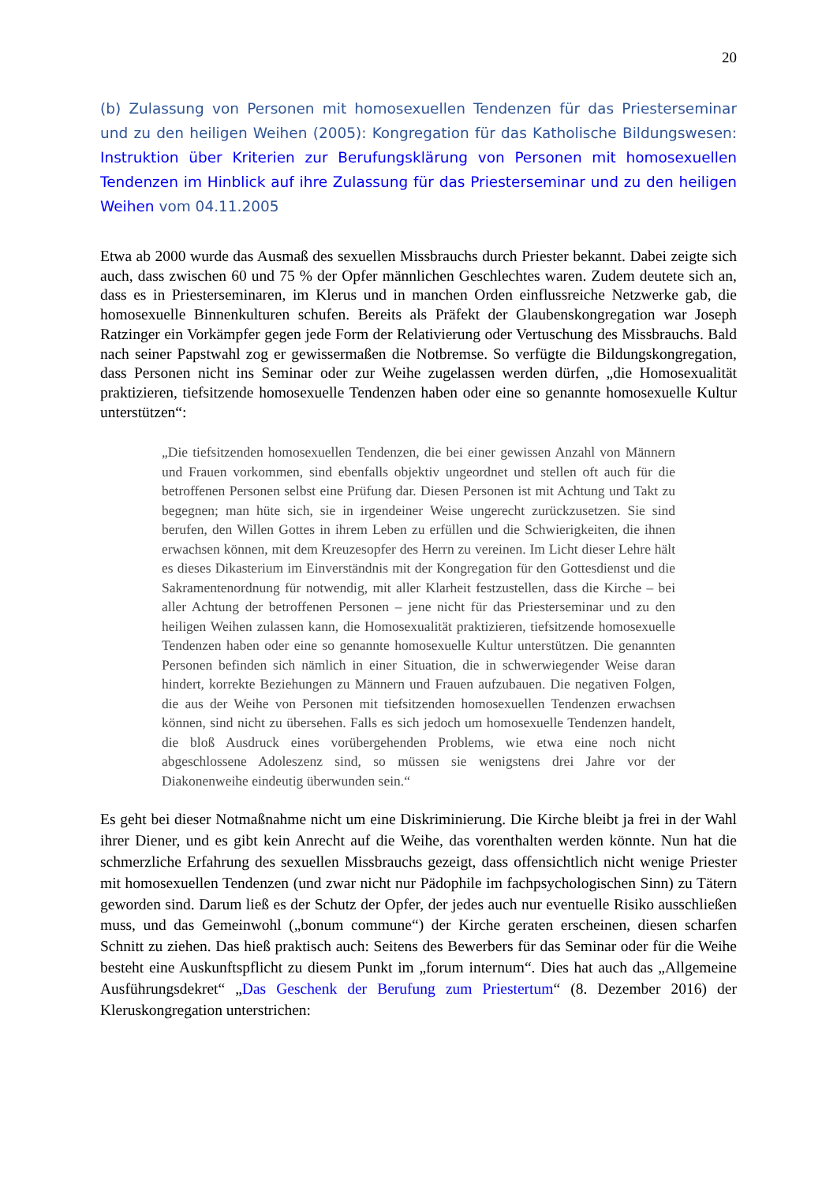20
(b) Zulassung von Personen mit homosexuellen Tendenzen für das Priesterseminar und zu den heiligen Weihen (2005): Kongregation für das Katholische Bildungswesen: Instruktion über Kriterien zur Berufungsklärung von Personen mit homosexuellen Tendenzen im Hinblick auf ihre Zulassung für das Priesterseminar und zu den heiligen Weihen vom 04.11.2005
Etwa ab 2000 wurde das Ausmaß des sexuellen Missbrauchs durch Priester bekannt. Dabei zeigte sich auch, dass zwischen 60 und 75 % der Opfer männlichen Geschlechtes waren. Zudem deutete sich an, dass es in Priesterseminaren, im Klerus und in manchen Orden einflussreiche Netzwerke gab, die homosexuelle Binnenkulturen schufen. Bereits als Präfekt der Glaubenskongregation war Joseph Ratzinger ein Vorkämpfer gegen jede Form der Relativierung oder Vertuschung des Missbrauchs. Bald nach seiner Papstwahl zog er gewissermaßen die Notbremse. So verfügte die Bildungskongregation, dass Personen nicht ins Seminar oder zur Weihe zugelassen werden dürfen, „die Homosexualität praktizieren, tiefsitzende homosexuelle Tendenzen haben oder eine so genannte homosexuelle Kultur unterstützen“:
„Die tiefsitzenden homosexuellen Tendenzen, die bei einer gewissen Anzahl von Männern und Frauen vorkommen, sind ebenfalls objektiv ungeordnet und stellen oft auch für die betroffenen Personen selbst eine Prüfung dar. Diesen Personen ist mit Achtung und Takt zu begegnen; man hüte sich, sie in irgendeiner Weise ungerecht zurückzusetzen. Sie sind berufen, den Willen Gottes in ihrem Leben zu erfüllen und die Schwierigkeiten, die ihnen erwachsen können, mit dem Kreuzesopfer des Herrn zu vereinen. Im Licht dieser Lehre hält es dieses Dikasterium im Einverständnis mit der Kongregation für den Gottesdienst und die Sakramentenordnung für notwendig, mit aller Klarheit festzustellen, dass die Kirche – bei aller Achtung der betroffenen Personen – jene nicht für das Priesterseminar und zu den heiligen Weihen zulassen kann, die Homosexualität praktizieren, tiefsitzende homosexuelle Tendenzen haben oder eine so genannte homosexuelle Kultur unterstützen. Die genannten Personen befinden sich nämlich in einer Situation, die in schwerwiegender Weise daran hindert, korrekte Beziehungen zu Männern und Frauen aufzubauen. Die negativen Folgen, die aus der Weihe von Personen mit tiefsitzenden homosexuellen Tendenzen erwachsen können, sind nicht zu übersehen. Falls es sich jedoch um homosexuelle Tendenzen handelt, die bloß Ausdruck eines vorübergehenden Problems, wie etwa eine noch nicht abgeschlossene Adoleszenz sind, so müssen sie wenigstens drei Jahre vor der Diakonenweihe eindeutig überwunden sein.“
Es geht bei dieser Notmaßnahme nicht um eine Diskriminierung. Die Kirche bleibt ja frei in der Wahl ihrer Diener, und es gibt kein Anrecht auf die Weihe, das vorenthalten werden könnte. Nun hat die schmerzliche Erfahrung des sexuellen Missbrauchs gezeigt, dass offensichtlich nicht wenige Priester mit homosexuellen Tendenzen (und zwar nicht nur Pädophile im fachpsychologischen Sinn) zu Tätern geworden sind. Darum ließ es der Schutz der Opfer, der jedes auch nur eventuelle Risiko ausschließen muss, und das Gemeinwohl („bonum commune“) der Kirche geraten erscheinen, diesen scharfen Schnitt zu ziehen. Das hieß praktisch auch: Seitens des Bewerbers für das Seminar oder für die Weihe besteht eine Auskunftspflicht zu diesem Punkt im „forum internum“. Dies hat auch das „Allgemeine Ausführungsdekret“ „Das Geschenk der Berufung zum Priestertum“ (8. Dezember 2016) der Kleruskongregation unterstrichen: